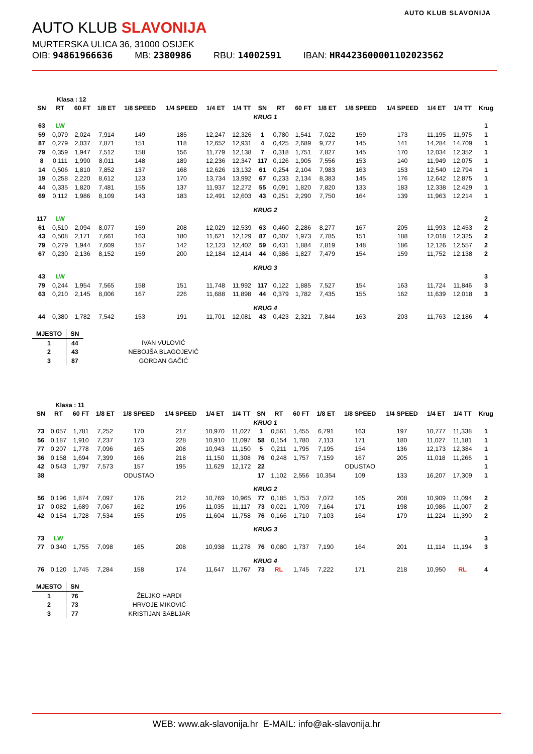AUTO KLUB SLAVONIJA
AUTO KLUB SLAVONIJA
MURTERSKA ULICA 36, 31000 OSIJEK
OIB: 94861966636 MB: 2380986 RBU: 14002591 IBAN: HR4423600001102023562
| | Klasa : 12 | | | | | | | | | | | | | | | |
| SN | RT | 60 FT | 1/8 ET | 1/8 SPEED | 1/4 SPEED | 1/4 ET | 1/4 TT | SN | RT | 60 FT | 1/8 ET | 1/8 SPEED | 1/4 SPEED | 1/4 ET | 1/4 TT | Krug |
| KRUG 1 | | | | | | | | | | | | | | | | |
| 63 | LW | | | | | | | | | | | | | | | 1 |
| 59 | 0,079 | 2,024 | 7,914 | 149 | 185 | 12,247 | 12,326 | 1 | 0,780 | 1,541 | 7,022 | 159 | 173 | 11,195 | 11,975 | 1 |
| 87 | 0,279 | 2,037 | 7,871 | 151 | 118 | 12,652 | 12,931 | 4 | 0,425 | 2,689 | 9,727 | 145 | 141 | 14,284 | 14,709 | 1 |
| 79 | 0,359 | 1,947 | 7,512 | 158 | 156 | 11,779 | 12,138 | 7 | 0,318 | 1,751 | 7,827 | 145 | 170 | 12,034 | 12,352 | 1 |
| 8 | 0,111 | 1,990 | 8,011 | 148 | 189 | 12,236 | 12,347 | 117 | 0,126 | 1,905 | 7,556 | 153 | 140 | 11,949 | 12,075 | 1 |
| 14 | 0,506 | 1,810 | 7,852 | 137 | 168 | 12,626 | 13,132 | 61 | 0,254 | 2,104 | 7,983 | 163 | 153 | 12,540 | 12,794 | 1 |
| 19 | 0,258 | 2,220 | 8,612 | 123 | 170 | 13,734 | 13,992 | 67 | 0,233 | 2,134 | 8,383 | 145 | 176 | 12,642 | 12,875 | 1 |
| 44 | 0,335 | 1,820 | 7,481 | 155 | 137 | 11,937 | 12,272 | 55 | 0,091 | 1,820 | 7,820 | 133 | 183 | 12,338 | 12,429 | 1 |
| 69 | 0,112 | 1,986 | 8,109 | 143 | 183 | 12,491 | 12,603 | 43 | 0,251 | 2,290 | 7,750 | 164 | 139 | 11,963 | 12,214 | 1 |
| KRUG 2 | | | | | | | | | | | | | | | | |
| 117 | LW | | | | | | | | | | | | | | | 2 |
| 61 | 0,510 | 2,094 | 8,077 | 159 | 208 | 12,029 | 12,539 | 63 | 0,460 | 2,286 | 8,277 | 167 | 205 | 11,993 | 12,453 | 2 |
| 43 | 0,508 | 2,171 | 7,661 | 163 | 180 | 11,621 | 12,129 | 87 | 0,307 | 1,973 | 7,785 | 151 | 188 | 12,018 | 12,325 | 2 |
| 79 | 0,279 | 1,944 | 7,609 | 157 | 142 | 12,123 | 12,402 | 59 | 0,431 | 1,884 | 7,819 | 148 | 186 | 12,126 | 12,557 | 2 |
| 67 | 0,230 | 2,136 | 8,152 | 159 | 200 | 12,184 | 12,414 | 44 | 0,386 | 1,827 | 7,479 | 154 | 159 | 11,752 | 12,138 | 2 |
| KRUG 3 | | | | | | | | | | | | | | | | |
| 43 | LW | | | | | | | | | | | | | | | 3 |
| 79 | 0,244 | 1,954 | 7,565 | 158 | 151 | 11,748 | 11,992 | 117 | 0,122 | 1,885 | 7,527 | 154 | 163 | 11,724 | 11,846 | 3 |
| 63 | 0,210 | 2,145 | 8,006 | 167 | 226 | 11,688 | 11,898 | 44 | 0,379 | 1,782 | 7,435 | 155 | 162 | 11,639 | 12,018 | 3 |
| KRUG 4 | | | | | | | | | | | | | | | | |
| 44 | 0,380 | 1,782 | 7,542 | 153 | 191 | 11,701 | 12,081 | 43 | 0,423 | 2,321 | 7,844 | 163 | 203 | 11,763 | 12,186 | 4 |
| MJESTO | SN |
| --- | --- |
| 1 | 44 |
| 2 | 43 |
| 3 | 87 |
IVAN VULOVIĆ
NEBOJŠA BLAGOJEVIĆ
GORDAN GAČIĆ
| | Klasa : 11 | | | | | | | | | | | | | | | |
| SN | RT | 60 FT | 1/8 ET | 1/8 SPEED | 1/4 SPEED | 1/4 ET | 1/4 TT | SN | RT | 60 FT | 1/8 ET | 1/8 SPEED | 1/4 SPEED | 1/4 ET | 1/4 TT | Krug |
| KRUG 1 | | | | | | | | | | | | | | | | |
| 73 | 0,057 | 1,781 | 7,252 | 170 | 217 | 10,970 | 11,027 | 1 | 0,561 | 1,455 | 6,791 | 163 | 197 | 10,777 | 11,338 | 1 |
| 56 | 0,187 | 1,910 | 7,237 | 173 | 228 | 10,910 | 11,097 | 58 | 0,154 | 1,780 | 7,113 | 171 | 180 | 11,027 | 11,181 | 1 |
| 77 | 0,207 | 1,778 | 7,096 | 165 | 208 | 10,943 | 11,150 | 5 | 0,211 | 1,795 | 7,195 | 154 | 136 | 12,173 | 12,384 | 1 |
| 36 | 0,158 | 1,694 | 7,399 | 166 | 218 | 11,150 | 11,308 | 76 | 0,248 | 1,757 | 7,159 | 167 | 205 | 11,018 | 11,266 | 1 |
| 42 | 0,543 | 1,797 | 7,573 | 157 | 195 | 11,629 | 12,172 | 22 | | | | ODUSTAO | | | | 1 |
| 38 | | | | ODUSTAO | | | | 17 | 1,102 | 2,556 | 10,354 | 109 | 133 | 16,207 | 17,309 | 1 |
| KRUG 2 | | | | | | | | | | | | | | | | |
| 56 | 0,196 | 1,874 | 7,097 | 176 | 212 | 10,769 | 10,965 | 77 | 0,185 | 1,753 | 7,072 | 165 | 208 | 10,909 | 11,094 | 2 |
| 17 | 0,082 | 1,689 | 7,067 | 162 | 196 | 11,035 | 11,117 | 73 | 0,021 | 1,709 | 7,164 | 171 | 198 | 10,986 | 11,007 | 2 |
| 42 | 0,154 | 1,728 | 7,534 | 155 | 195 | 11,604 | 11,758 | 76 | 0,166 | 1,710 | 7,103 | 164 | 179 | 11,224 | 11,390 | 2 |
| KRUG 3 | | | | | | | | | | | | | | | | |
| 73 | LW | | | | | | | | | | | | | | | 3 |
| 77 | 0,340 | 1,755 | 7,098 | 165 | 208 | 10,938 | 11,278 | 76 | 0,080 | 1,737 | 7,190 | 164 | 201 | 11,114 | 11,194 | 3 |
| KRUG 4 | | | | | | | | | | | | | | | | |
| 76 | 0,120 | 1,745 | 7,284 | 158 | 174 | 11,647 | 11,767 | 73 | RL | 1,745 | 7,222 | 171 | 218 | 10,950 | RL | 4 |
| MJESTO | SN |
| --- | --- |
| 1 | 76 |
| 2 | 73 |
| 3 | 77 |
ŽELJKO HARDI
HRVOJE MIKOVIĆ
KRISTIJAN SABLJAR
WEB: www.ak-slavonija.hr E-MAIL: info@ak-slavonija.hr